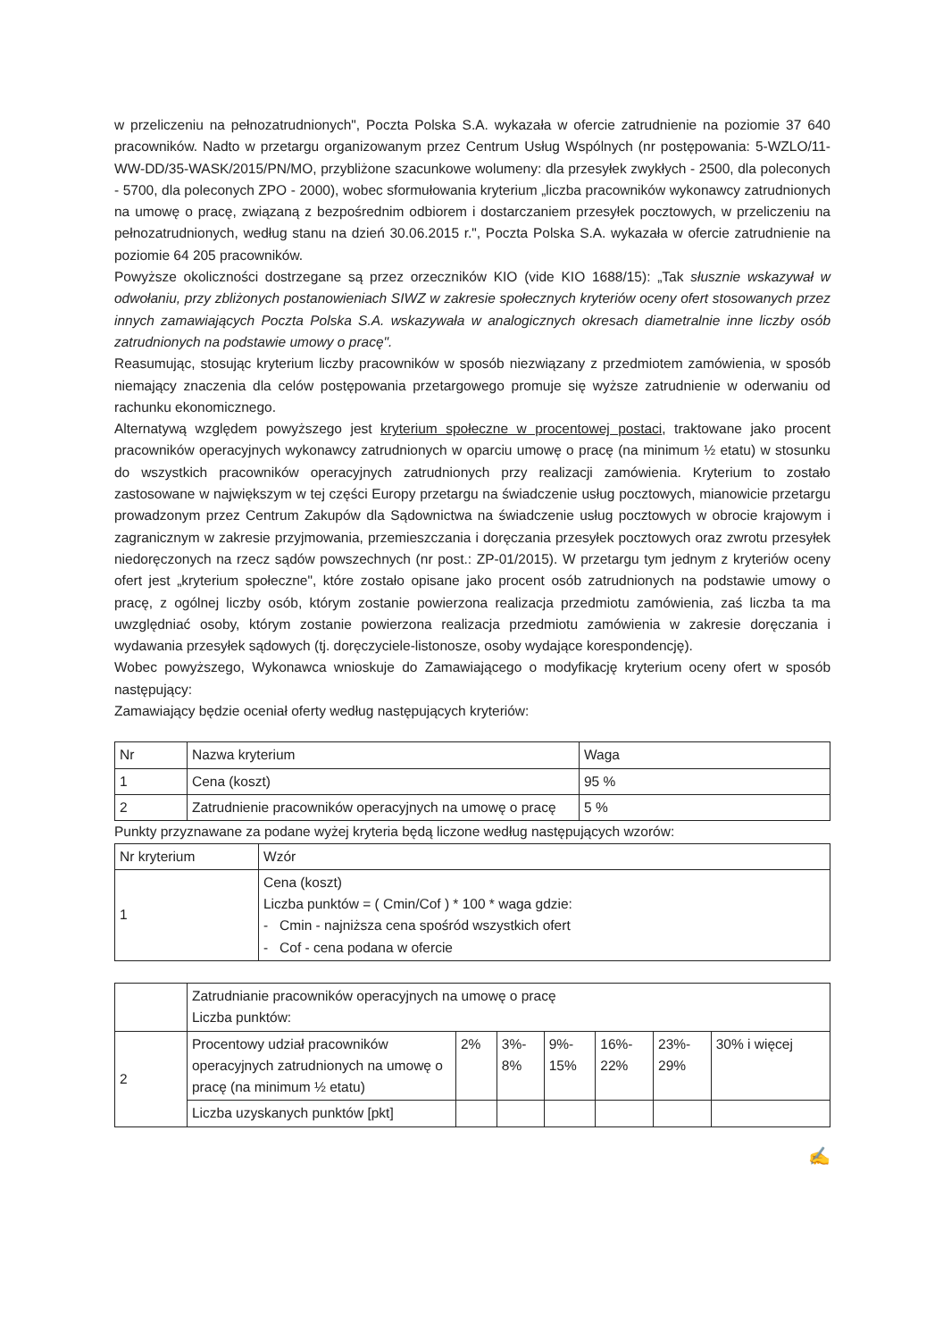w przeliczeniu na pełnozatrudnionych", Poczta Polska S.A. wykazała w ofercie zatrudnienie na poziomie 37 640 pracowników. Nadto w przetargu organizowanym przez Centrum Usług Wspólnych (nr postępowania: 5-WZLO/11-WW-DD/35-WASK/2015/PN/MO, przybliżone szacunkowe wolumeny: dla przesyłek zwykłych - 2500, dla poleconych - 5700, dla poleconych ZPO - 2000), wobec sformułowania kryterium „liczba pracowników wykonawcy zatrudnionych na umowę o pracę, związaną z bezpośrednim odbiorem i dostarczaniem przesyłek pocztowych, w przeliczeniu na pełnozatrudnionych, według stanu na dzień 30.06.2015 r.", Poczta Polska S.A. wykazała w ofercie zatrudnienie na poziomie 64 205 pracowników.
Powyższe okoliczności dostrzegane są przez orzeczników KIO (vide KIO 1688/15): „Tak słusznie wskazywał w odwołaniu, przy zbliżonych postanowieniach SIWZ w zakresie społecznych kryteriów oceny ofert stosowanych przez innych zamawiających Poczta Polska S.A. wskazywała w analogicznych okresach diametralnie inne liczby osób zatrudnionych na podstawie umowy o pracę".
Reasumując, stosując kryterium liczby pracowników w sposób niezwiązany z przedmiotem zamówienia, w sposób niemający znaczenia dla celów postępowania przetargowego promuje się wyższe zatrudnienie w oderwaniu od rachunku ekonomicznego.
Alternatywą względem powyższego jest kryterium społeczne w procentowej postaci, traktowane jako procent pracowników operacyjnych wykonawcy zatrudnionych w oparciu umowę o pracę (na minimum ½ etatu) w stosunku do wszystkich pracowników operacyjnych zatrudnionych przy realizacji zamówienia. Kryterium to zostało zastosowane w największym w tej części Europy przetargu na świadczenie usług pocztowych, mianowicie przetargu prowadzonym przez Centrum Zakupów dla Sądownictwa na świadczenie usług pocztowych w obrocie krajowym i zagranicznym w zakresie przyjmowania, przemieszczania i doręczania przesyłek pocztowych oraz zwrotu przesyłek niedoręczonych na rzecz sądów powszechnych (nr post.: ZP-01/2015). W przetargu tym jednym z kryteriów oceny ofert jest „kryterium społeczne", które zostało opisane jako procent osób zatrudnionych na podstawie umowy o pracę, z ogólnej liczby osób, którym zostanie powierzona realizacja przedmiotu zamówienia, zaś liczba ta ma uwzględniać osoby, którym zostanie powierzona realizacja przedmiotu zamówienia w zakresie doręczania i wydawania przesyłek sądowych (tj. doręczyciele-listonosze, osoby wydające korespondencję).
Wobec powyższego, Wykonawca wnioskuje do Zamawiającego o modyfikację kryterium oceny ofert w sposób następujący:
Zamawiający będzie oceniał oferty według następujących kryteriów:
| Nr | Nazwa kryterium | Waga |
| --- | --- | --- |
| 1 | Cena (koszt) | 95 % |
| 2 | Zatrudnienie pracowników operacyjnych na umowę o pracę | 5 % |
Punkty przyznawane za podane wyżej kryteria będą liczone według następujących wzorów:
| Nr kryterium | Wzór |
| --- | --- |
| 1 | Cena (koszt) Liczba punktów = ( Cmin/Cof ) * 100 * waga gdzie: - Cmin - najniższa cena spośród wszystkich ofert - Cof - cena podana w ofercie |
| | Zatrudnianie pracowników operacyjnych na umowę o pracę Liczba punktów: | | | | | | |
| 2 | Procentowy udział pracowników operacyjnych zatrudnionych na umowę o pracę (na minimum ½ etatu) | 2% | 3%- 8% | 9%- 15% | 16%- 22% | 23%- 29% | 30% i więcej |
| | Liczba uzyskanych punktów [pkt] | | | | | | |
✍